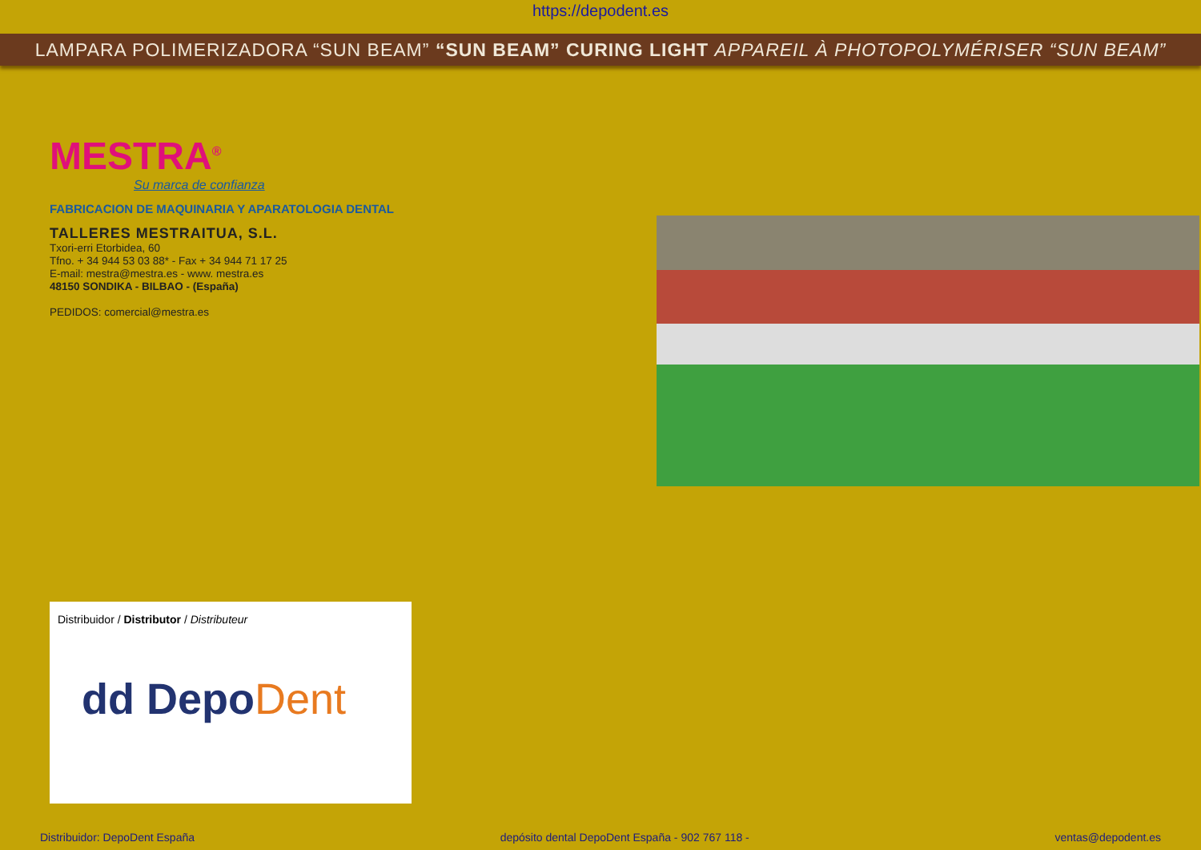https://depodent.es
LAMPARA POLIMERIZADORA “SUN BEAM” “SUN BEAM” CURING LIGHT APPAREIL À PHOTOPOLYMÉRISER “SUN BEAM”
MESTRA<sup>®</sup>
Su marca de confianza
FABRICACION DE MAQUINARIA Y APARATOLOGIA DENTAL
TALLERES MESTRAITUA, S.L.
Txori-erri Etorbidea, 60
Tfno. + 34 944 53 03 88* - Fax + 34 944 71 17 25
E-mail: mestra@mestra.es - www. mestra.es
48150 SONDIKA - BILBAO - (España)
PEDIDOS: comercial@mestra.es
Distribuidor / Distributor / Distributeur
dd DepoDent
Distribuidor: DepoDent España depósito dental DepoDent España - 902 767 118 - ventas@depodent.es